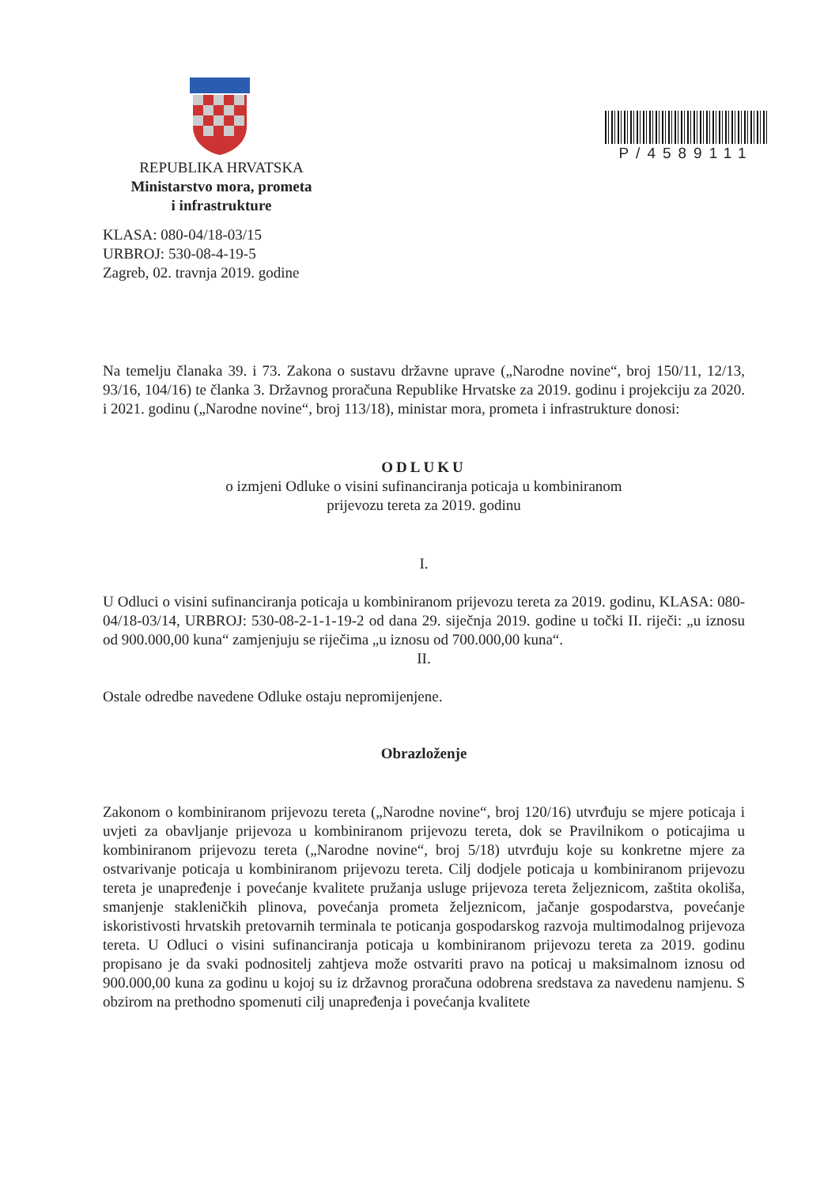P/4589111
REPUBLIKA HRVATSKA
Ministarstvo mora, prometa
i infrastrukture
KLASA: 080-04/18-03/15
URBROJ: 530-08-4-19-5
Zagreb, 02. travnja 2019. godine
Na temelju članaka 39. i 73. Zakona o sustavu državne uprave („Narodne novine“, broj 150/11, 12/13, 93/16, 104/16) te članka 3. Državnog proračuna Republike Hrvatske za 2019. godinu i projekciju za 2020. i 2021. godinu („Narodne novine“, broj 113/18), ministar mora, prometa i infrastrukture donosi:
ODLUKU
o izmjeni Odluke o visini sufinanciranja poticaja u kombiniranom
prijevozu tereta za 2019. godinu
I.
U Odluci o visini sufinanciranja poticaja u kombiniranom prijevozu tereta za 2019. godinu, KLASA: 080-04/18-03/14, URBROJ: 530-08-2-1-1-19-2 od dana 29. siječnja 2019. godine u točki II. riječi: „u iznosu od 900.000,00 kuna“ zamjenjuju se riječima „u iznosu od 700.000,00 kuna“.
II.
Ostale odredbe navedene Odluke ostaju nepromijenjene.
Obrazloženje
Zakonom o kombiniranom prijevozu tereta („Narodne novine“, broj 120/16) utvrđuju se mjere poticaja i uvjeti za obavljanje prijevoza u kombiniranom prijevozu tereta, dok se Pravilnikom o poticajima u kombiniranom prijevozu tereta („Narodne novine“, broj 5/18) utvrđuju koje su konkretne mjere za ostvarivanje poticaja u kombiniranom prijevozu tereta. Cilj dodjele poticaja u kombiniranom prijevozu tereta je unapređenje i povećanje kvalitete pružanja usluge prijevoza tereta željeznicom, zaštita okoliša, smanjenje stakleničkih plinova, povećanja prometa željeznicom, jačanje gospodarstva, povećanje iskoristivosti hrvatskih pretovarnih terminala te poticanja gospodarskog razvoja multimodalnog prijevoza tereta. U Odluci o visini sufinanciranja poticaja u kombiniranom prijevozu tereta za 2019. godinu propisano je da svaki podnositelj zahtjeva može ostvariti pravo na poticaj u maksimalnom iznosu od 900.000,00 kuna za godinu u kojoj su iz državnog proračuna odobrena sredstava za navedenu namjenu. S obzirom na prethodno spomenuti cilj unapređenja i povećanja kvalitete